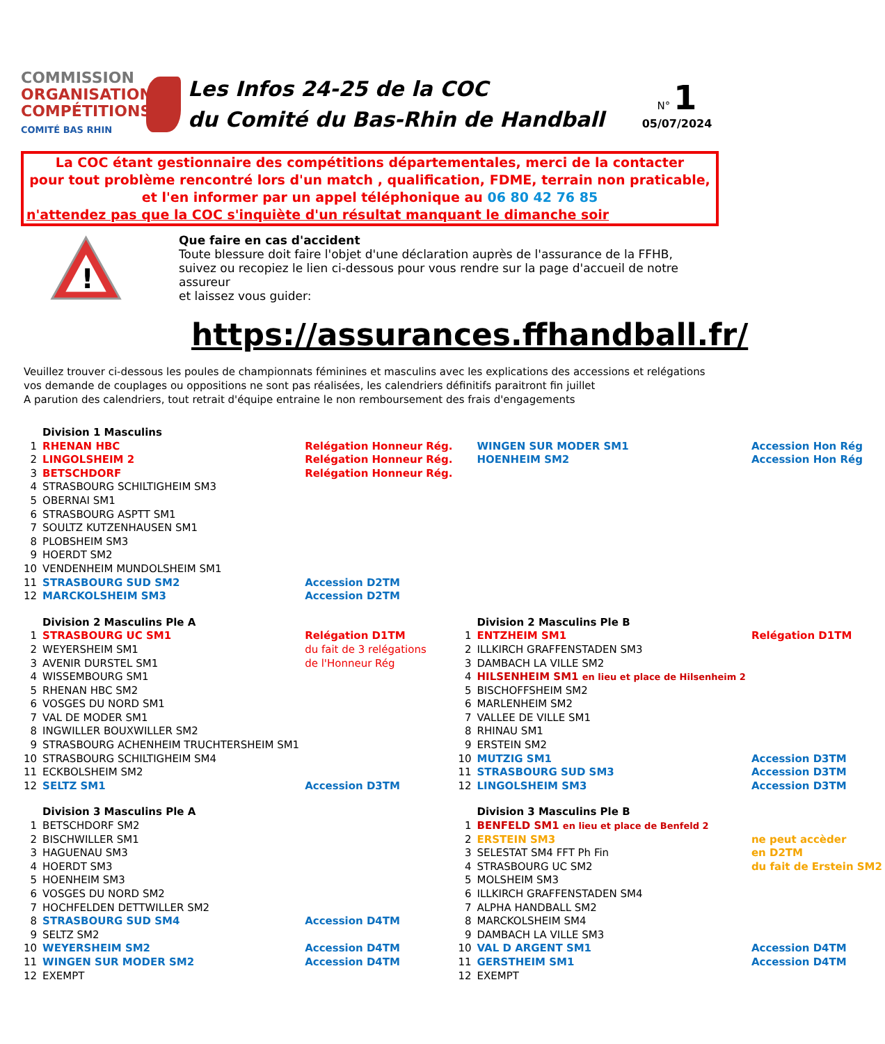COMMISSION
ORGANISATION
COMPÉTITIONS
COMITÉ BAS RHIN
Les Infos 24-25 de la COC
du Comité du Bas-Rhin de Handball
N° 1
05/07/2024
La COC étant gestionnaire des compétitions départementales, merci de la contacter
pour tout problème rencontré lors d'un match , qualification, FDME, terrain non praticable,
et l'en informer par un appel téléphonique au 06 80 42 76 85
n'attendez pas que la COC s'inquiète d'un résultat manquant le dimanche soir
!
Que faire en cas d'accident
Toute blessure doit faire l'objet d'une déclaration auprès de l'assurance de la FFHB,
suivez ou recopiez le lien ci-dessous pour vous rendre sur la page d'accueil de notre assureur
et laissez vous guider:
https://assurances.ffhandball.fr/
Veuillez trouver ci-dessous les poules de championnats féminines et masculins avec les explications des accessions et relégations
vos demande de couplages ou oppositions ne sont pas réalisées, les calendriers définitifs paraitront fin juillet
A parution des calendriers, tout retrait d'équipe entraine le non remboursement des frais d'engagements
| | Division 1 Masculins | | | | |
| 1 | RHENAN HBC | Relégation Honneur Rég. | | WINGEN SUR MODER SM1 | Accession Hon Rég |
| 2 | LINGOLSHEIM 2 | Relégation Honneur Rég. | | HOENHEIM SM2 | Accession Hon Rég |
| 3 | BETSCHDORF | Relégation Honneur Rég. | | | |
| 4 | STRASBOURG SCHILTIGHEIM SM3 | | | | |
| 5 | OBERNAI SM1 | | | | |
| 6 | STRASBOURG ASPTT SM1 | | | | |
| 7 | SOULTZ KUTZENHAUSEN SM1 | | | | |
| 8 | PLOBSHEIM SM3 | | | | |
| 9 | HOERDT SM2 | | | | |
| 10 | VENDENHEIM MUNDOLSHEIM SM1 | | | | |
| 11 | STRASBOURG SUD SM2 | Accession D2TM | | | |
| 12 | MARCKOLSHEIM SM3 | Accession D2TM | | | |
| | Division 2 Masculins Ple A | | | Division 2 Masculins Ple B | |
| 1 | STRASBOURG UC SM1 | Relégation D1TM | 1 | ENTZHEIM SM1 | Relégation D1TM |
| 2 | WEYERSHEIM SM1 | du fait de 3 relégations | 2 | ILLKIRCH GRAFFENSTADEN SM3 | |
| 3 | AVENIR DURSTEL SM1 | de l'Honneur Rég | 3 | DAMBACH LA VILLE SM2 | |
| 4 | WISSEMBOURG SM1 | | 4 | HILSENHEIM SM1 en lieu et place de Hilsenheim 2 | |
| 5 | RHENAN HBC SM2 | | 5 | BISCHOFFSHEIM SM2 | |
| 6 | VOSGES DU NORD SM1 | | 6 | MARLENHEIM SM2 | |
| 7 | VAL DE MODER SM1 | | 7 | VALLEE DE VILLE SM1 | |
| 8 | INGWILLER BOUXWILLER SM2 | | 8 | RHINAU SM1 | |
| 9 | STRASBOURG ACHENHEIM TRUCHTERSHEIM SM1 | | 9 | ERSTEIN SM2 | |
| 10 | STRASBOURG SCHILTIGHEIM SM4 | | 10 | MUTZIG SM1 | Accession D3TM |
| 11 | ECKBOLSHEIM SM2 | | 11 | STRASBOURG SUD SM3 | Accession D3TM |
| 12 | SELTZ SM1 | Accession D3TM | 12 | LINGOLSHEIM SM3 | Accession D3TM |
| | Division 3 Masculins Ple A | | | Division 3 Masculins Ple B | |
| 1 | BETSCHDORF SM2 | | 1 | BENFELD SM1 en lieu et place de Benfeld 2 | |
| 2 | BISCHWILLER SM1 | | 2 | ERSTEIN SM3 | ne peut accèder |
| 3 | HAGUENAU SM3 | | 3 | SELESTAT SM4 FFT Ph Fin | en D2TM |
| 4 | HOERDT SM3 | | 4 | STRASBOURG UC SM2 | du fait de Erstein SM2 |
| 5 | HOENHEIM SM3 | | 5 | MOLSHEIM SM3 | |
| 6 | VOSGES DU NORD SM2 | | 6 | ILLKIRCH GRAFFENSTADEN SM4 | |
| 7 | HOCHFELDEN DETTWILLER SM2 | | 7 | ALPHA HANDBALL SM2 | |
| 8 | STRASBOURG SUD SM4 | Accession D4TM | 8 | MARCKOLSHEIM SM4 | |
| 9 | SELTZ SM2 | | 9 | DAMBACH LA VILLE SM3 | |
| 10 | WEYERSHEIM SM2 | Accession D4TM | 10 | VAL D ARGENT SM1 | Accession D4TM |
| 11 | WINGEN SUR MODER SM2 | Accession D4TM | 11 | GERSTHEIM SM1 | Accession D4TM |
| 12 | EXEMPT | | 12 | EXEMPT | |